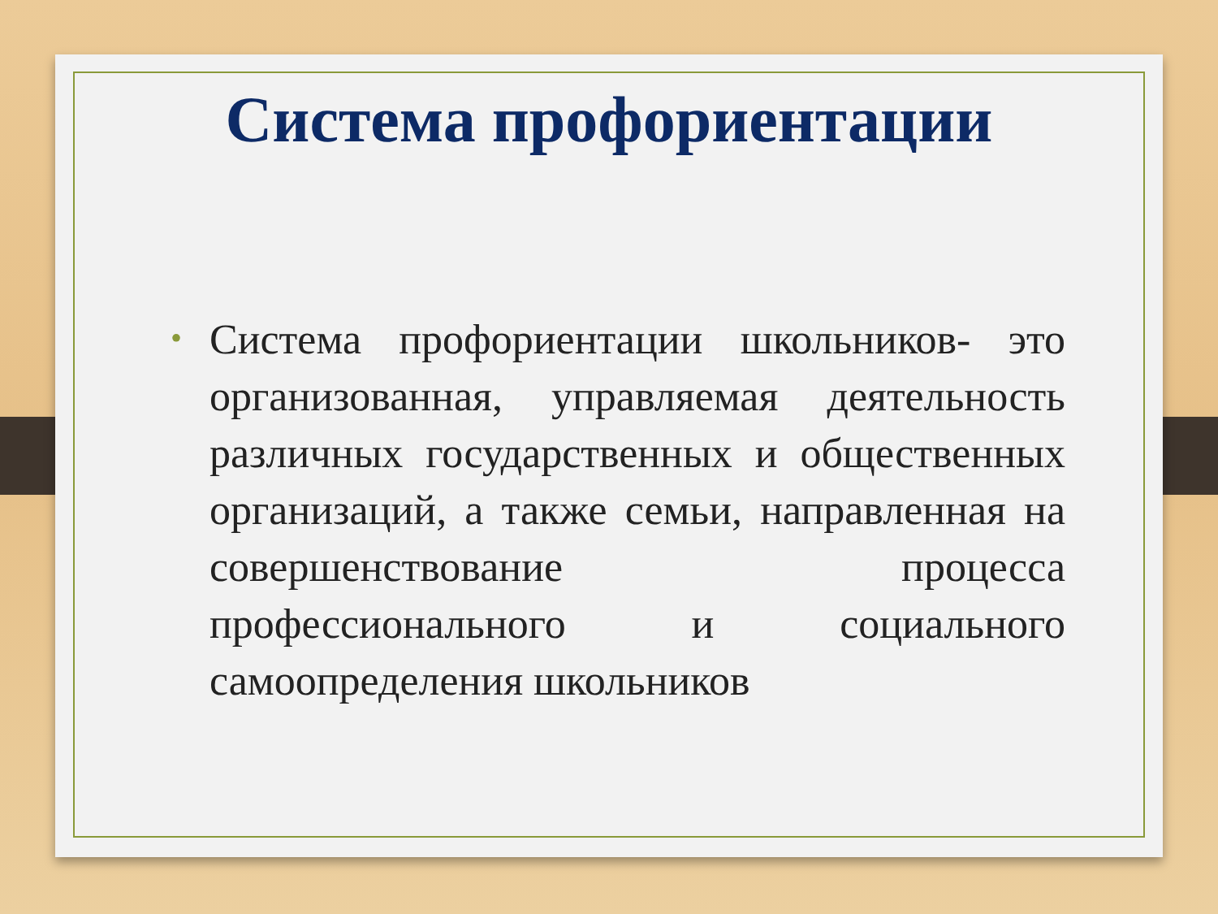Система профориентации
• Система профориентации школьников- это организованная, управляемая деятельность различных государственных и общественных организаций, а также семьи, направленная на совершенствование процесса профессионального и социального самоопределения школьников